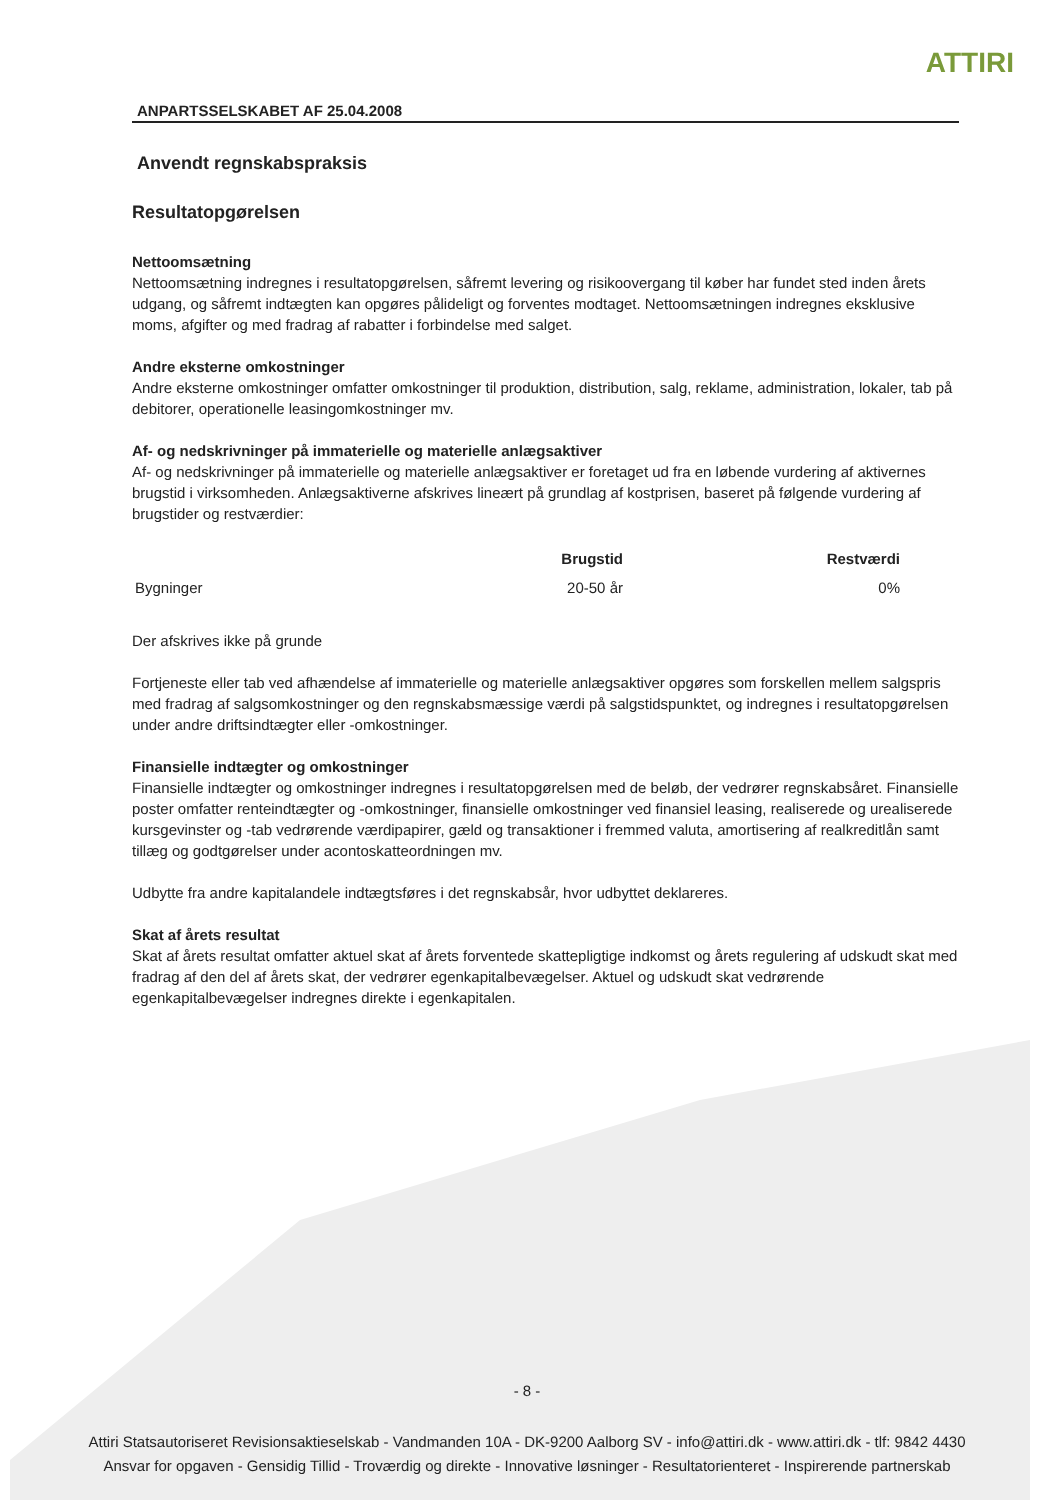ATTIRI
ANPARTSSELSKABET AF 25.04.2008
Anvendt regnskabspraksis
Resultatopgørelsen
Nettoomsætning
Nettoomsætning indregnes i resultatopgørelsen, såfremt levering og risikoovergang til køber har fundet sted inden årets udgang, og såfremt indtægten kan opgøres pålideligt og forventes modtaget. Nettoomsætningen indregnes eksklusive moms, afgifter og med fradrag af rabatter i forbindelse med salget.
Andre eksterne omkostninger
Andre eksterne omkostninger omfatter omkostninger til produktion, distribution, salg, reklame, administration, lokaler, tab på debitorer, operationelle leasingomkostninger mv.
Af- og nedskrivninger på immaterielle og materielle anlægsaktiver
Af- og nedskrivninger på immaterielle og materielle anlægsaktiver er foretaget ud fra en løbende vurdering af aktivernes brugstid i virksomheden. Anlægsaktiverne afskrives lineært på grundlag af kostprisen, baseret på følgende vurdering af brugstider og restværdier:
| | Brugstid | Restværdi |
| --- | --- | --- |
| Bygninger | 20-50 år | 0% |
Der afskrives ikke på grunde
Fortjeneste eller tab ved afhændelse af immaterielle og materielle anlægsaktiver opgøres som forskellen mellem salgspris med fradrag af salgsomkostninger og den regnskabsmæssige værdi på salgstidspunktet, og indregnes i resultatopgørelsen under andre driftsindtægter eller -omkostninger.
Finansielle indtægter og omkostninger
Finansielle indtægter og omkostninger indregnes i resultatopgørelsen med de beløb, der vedrører regnskabsåret. Finansielle poster omfatter renteindtægter og -omkostninger, finansielle omkostninger ved finansiel leasing, realiserede og urealiserede kursgevinster og -tab vedrørende værdipapirer, gæld og transaktioner i fremmed valuta, amortisering af realkreditlån samt tillæg og godtgørelser under acontoskatteordningen mv.
Udbytte fra andre kapitalandele indtægtsføres i det regnskabsår, hvor udbyttet deklareres.
Skat af årets resultat
Skat af årets resultat omfatter aktuel skat af årets forventede skattepligtige indkomst og årets regulering af udskudt skat med fradrag af den del af årets skat, der vedrører egenkapitalbevægelser. Aktuel og udskudt skat vedrørende egenkapitalbevægelser indregnes direkte i egenkapitalen.
- 8 -
Attiri Statsautoriseret Revisionsaktieselskab - Vandmanden 10A - DK-9200 Aalborg SV - info@attiri.dk - www.attiri.dk - tlf: 9842 4430
Ansvar for opgaven - Gensidig Tillid - Troværdig og direkte - Innovative løsninger - Resultatorienteret - Inspirerende partnerskab